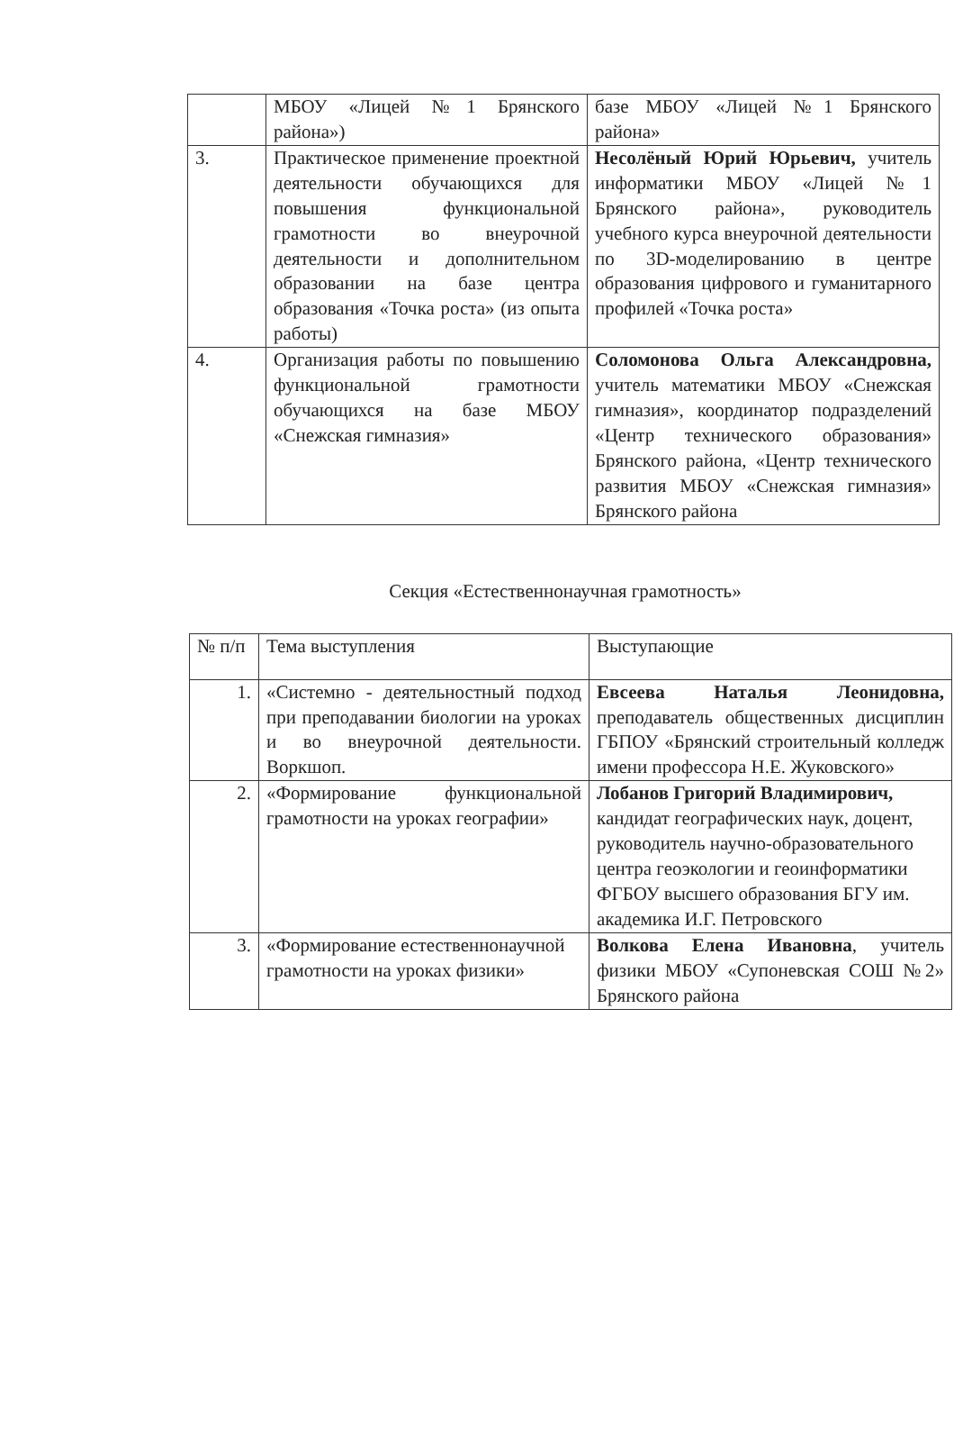| | МБОУ «Лицей №1 Брянского района») | базе МБОУ «Лицей №1 Брянского района» |
| 3. | Практическое применение проектной деятельности обучающихся для повышения функциональной грамотности во внеурочной деятельности и дополнительном образовании на базе центра образования «Точка роста» (из опыта работы) | Несолёный Юрий Юрьевич, учитель информатики МБОУ «Лицей №1 Брянского района», руководитель учебного курса внеурочной деятельности по 3D-моделированию в центре образования цифрового и гуманитарного профилей «Точка роста» |
| 4. | Организация работы по повышению функциональной грамотности обучающихся на базе МБОУ «Снежская гимназия» | Соломонова Ольга Александровна, учитель математики МБОУ «Снежская гимназия», координатор подразделений «Центр технического образования» Брянского района, «Центр технического развития МБОУ «Снежская гимназия» Брянского района |
Секция «Естественнонаучная грамотность»
| № п/п | Тема выступления | Выступающие |
| 1. | «Системно - деятельностный подход при преподавании биологии на уроках и во внеурочной деятельности. Воркшоп. | Евсеева Наталья Леонидовна, преподаватель общественных дисциплин ГБПОУ «Брянский строительный колледж имени профессора Н.Е. Жуковского» |
| 2. | «Формирование функциональной грамотности на уроках географии» | Лобанов Григорий Владимирович, кандидат географических наук, доцент, руководитель научно-образовательного центра геоэкологии и геоинформатики ФГБОУ высшего образования БГУ им. академика И.Г. Петровского |
| 3. | «Формирование естественнонаучной грамотности на уроках физики» | Волкова Елена Ивановна , учитель физики МБОУ «Супоневская СОШ №2» Брянского района |